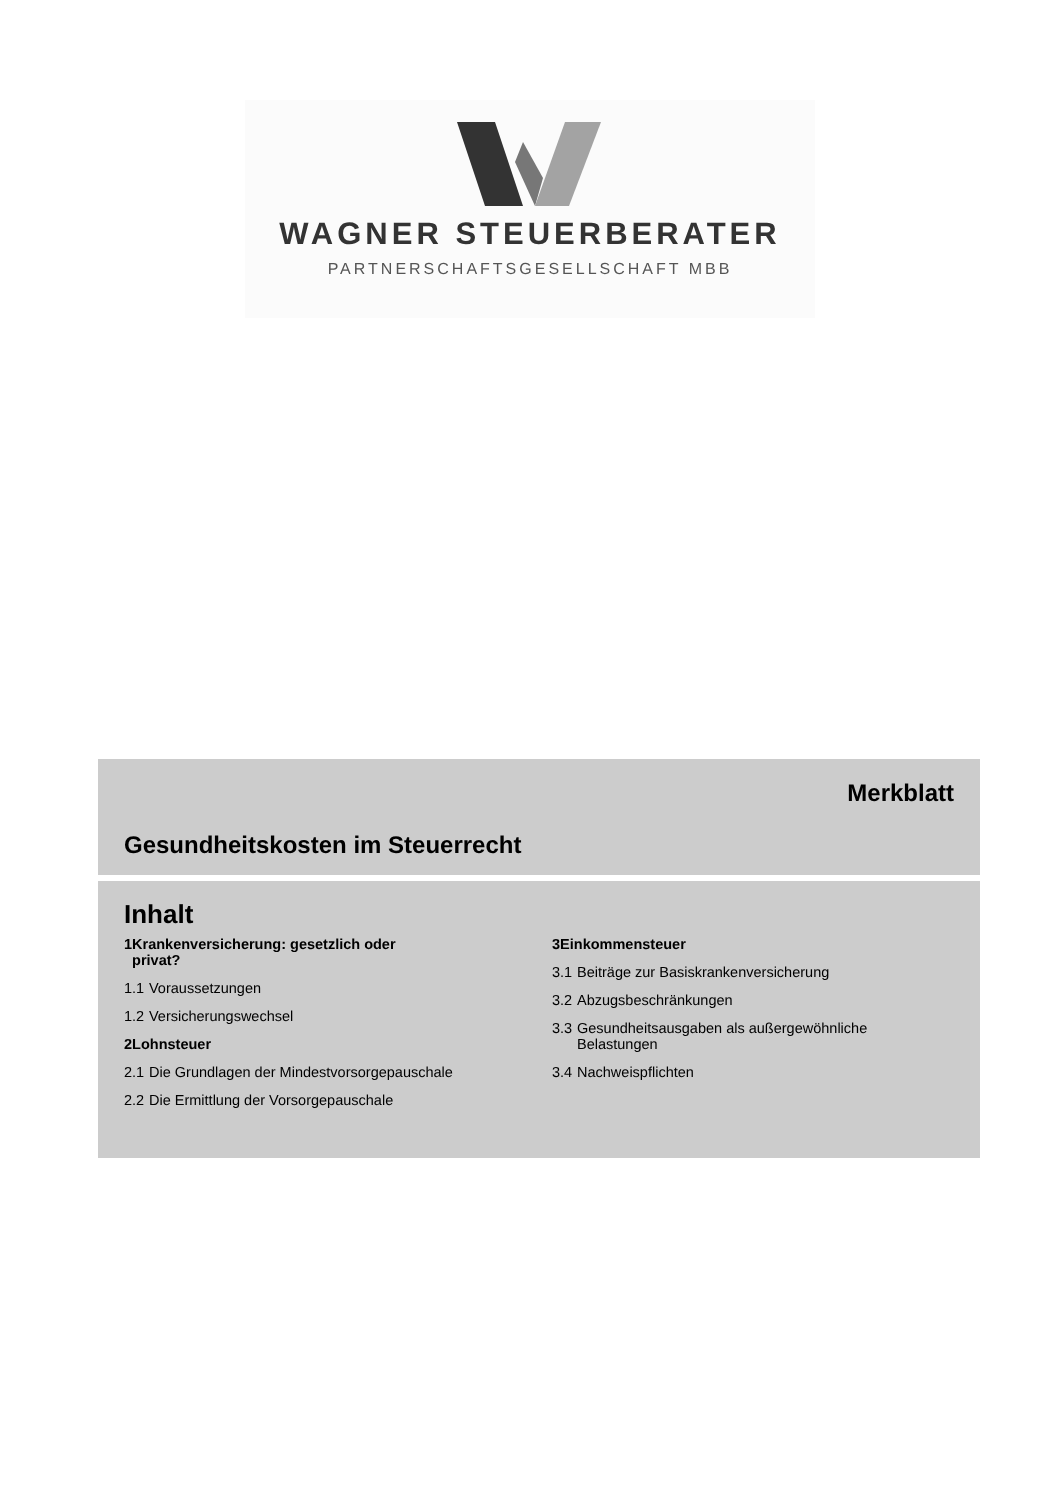WAGNER STEUERBERATER
PARTNERSCHAFTSGESELLSCHAFT MBB
Merkblatt
Gesundheitskosten im Steuerrecht
Inhalt
1 Krankenversicherung: gesetzlich oder
privat?
1.1 Voraussetzungen
1.2 Versicherungswechsel
2 Lohnsteuer
2.1 Die Grundlagen der Mindestvorsorgepauschale
2.2 Die Ermittlung der Vorsorgepauschale
3 Einkommensteuer
3.1 Beiträge zur Basiskrankenversicherung
3.2 Abzugsbeschränkungen
3.3 Gesundheitsausgaben als außergewöhnliche
Belastungen
3.4 Nachweispflichten